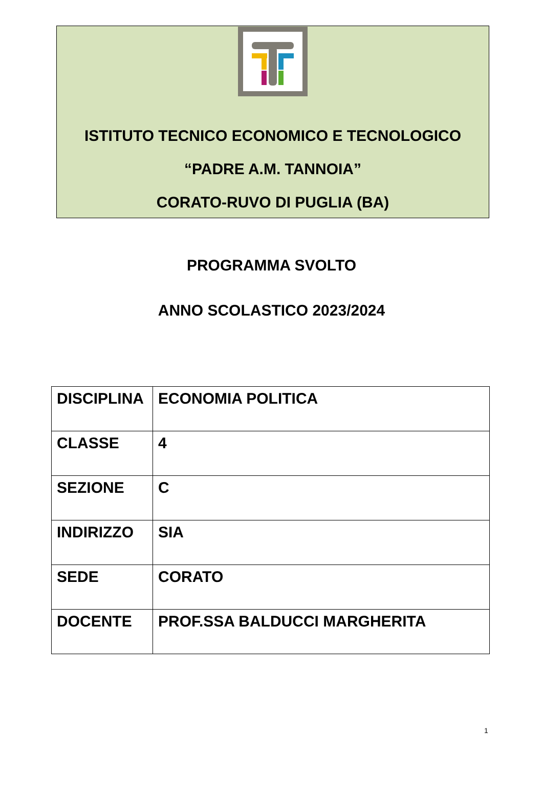ISTITUTO TECNICO ECONOMICO E TECNOLOGICO
“PADRE A.M. TANNOIA”
CORATO-RUVO DI PUGLIA (BA)
PROGRAMMA SVOLTO
ANNO SCOLASTICO 2023/2024
| DISCIPLINA | ECONOMIA POLITICA |
| CLASSE | 4 |
| SEZIONE | C |
| INDIRIZZO | SIA |
| SEDE | CORATO |
| DOCENTE | PROF.SSA BALDUCCI MARGHERITA |
1